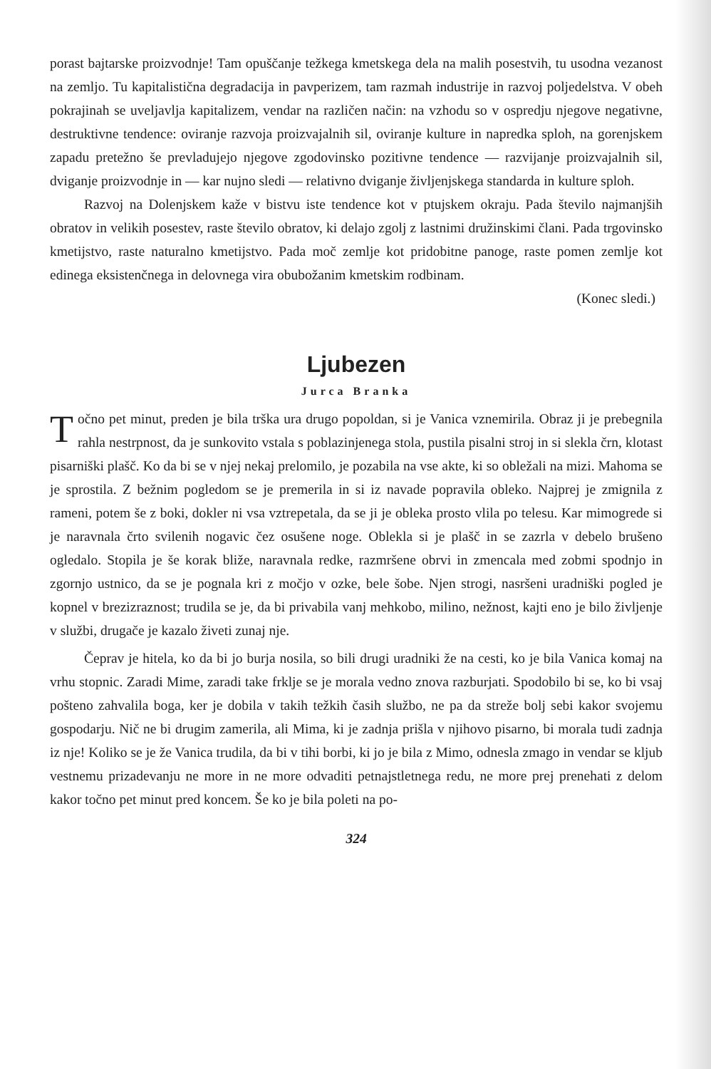porast bajtarske proizvodnje! Tam opuščanje težkega kmetskega dela na malih posestvih, tu usodna vezanost na zemljo. Tu kapitalistična degradacija in pavperizem, tam razmah industrije in razvoj poljedelstva. V obeh pokrajinah se uveljavlja kapitalizem, vendar na različen način: na vzhodu so v ospredju njegove negativne, destruktivne tendence: oviranje razvoja proizvajalnih sil, oviranje kulture in napredka sploh, na gorenjskem zapadu pretežno še prevladujejo njegove zgodovinsko pozitivne tendence — razvijanje proizvajalnih sil, dviganje proizvodnje in — kar nujno sledi — relativno dviganje življenjskega standarda in kulture sploh.
Razvoj na Dolenjskem kaže v bistvu iste tendence kot v ptujskem okraju. Pada število najmanjših obratov in velikih posestev, raste število obratov, ki delajo zgolj z lastnimi družinskimi člani. Pada trgovinsko kmetijstvo, raste naturalno kmetijstvo. Pada moč zemlje kot pridobitne panoge, raste pomen zemlje kot edinega eksistenčnega in delovnega vira obubožanim kmetskim rodbinam.
(Konec sledi.)
Ljubezen
Jurca Branka
Točno pet minut, preden je bila trška ura drugo popoldan, si je Vanica vznemirila. Obraz ji je prebegnila rahla nestrpnost, da je sunkovito vstala s poblazinjenega stola, pustila pisalni stroj in si slekla črn, klotast pisarniški plašč. Ko da bi se v njej nekaj prelomilo, je pozabila na vse akte, ki so obležali na mizi. Mahoma se je sprostila. Z bežnim pogledom se je premerila in si iz navade popravila obleko. Najprej je zmignila z rameni, potem še z boki, dokler ni vsa vztrepetala, da se ji je obleka prosto vlila po telesu. Kar mimogrede si je naravnala črto svilenih nogavic čez osušene noge. Oblekla si je plašč in se zazrla v debelo brušeno ogledalo. Stopila je še korak bliže, naravnala redke, razmršene obrvi in zmencala med zobmi spodnjo in zgornjo ustnico, da se je pognala kri z močjo v ozke, bele šobe. Njen strogi, nasršeni uradniški pogled je kopnel v brezizraznost; trudila se je, da bi privabila vanj mehkobo, milino, nežnost, kajti eno je bilo življenje v službi, drugače je kazalo živeti zunaj nje.
Čeprav je hitela, ko da bi jo burja nosila, so bili drugi uradniki že na cesti, ko je bila Vanica komaj na vrhu stopnic. Zaradi Mime, zaradi take frklje se je morala vedno znova razburjati. Spodobilo bi se, ko bi vsaj pošteno zahvalila boga, ker je dobila v takih težkih časih službo, ne pa da streže bolj sebi kakor svojemu gospodarju. Nič ne bi drugim zamerila, ali Mima, ki je zadnja prišla v njihovo pisarno, bi morala tudi zadnja iz nje! Koliko se je že Vanica trudila, da bi v tihi borbi, ki jo je bila z Mimo, odnesla zmago in vendar se kljub vestnemu prizadevanju ne more in ne more odvaditi petnajstletnega redu, ne more prej prenehati z delom kakor točno pet minut pred koncem. Še ko je bila poleti na po-
324